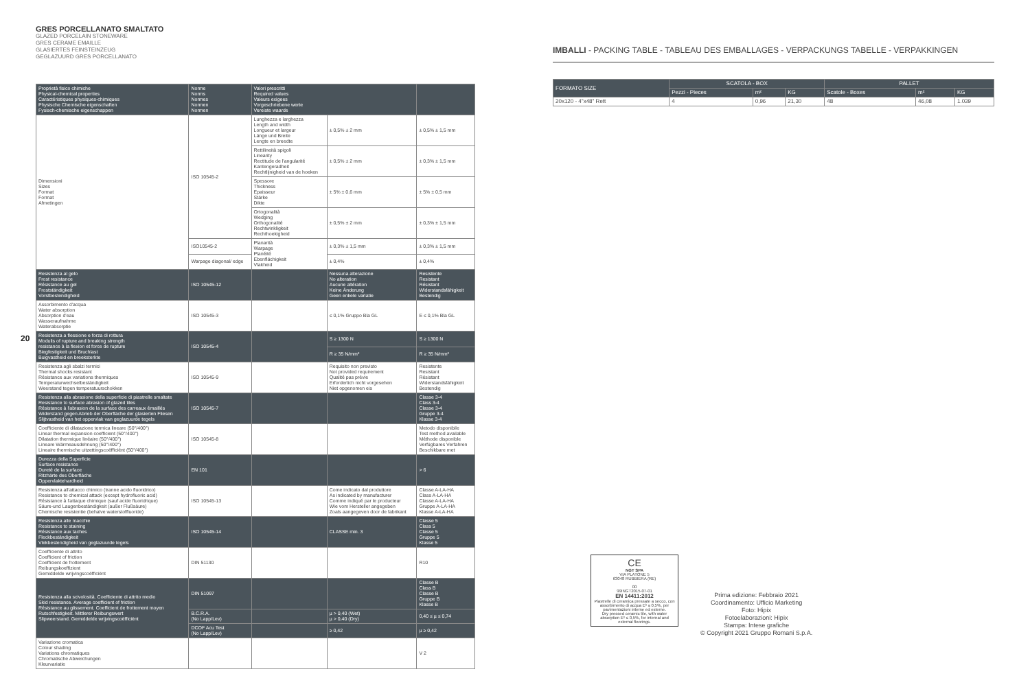GRES PORCELLANATO SMALTATO
GLAZED PORCELAIN STONEWARE
GRES CERAME EMAILLE
GLASIERTES FEINSTEINZEUG
GEGLAZUURD GRES PORCELLANATO
| Proprietà fisico chimiche Physical-chemical properties Caractéristiques physiques-chimiques Physische Chemische eigenschaften Fysisch-chemische eigenschappen | Norme Norms Normes Normen Normen | Valori prescritti Required values Valeurs exigees Vorgeschriebene werte Vereiste waarde | | |
| --- | --- | --- | --- | --- |
| Dimensioni Sizes Format Format Afmetingen | ISO 10545-2 | Lunghezza e larghezza Length and width Longueur et largeur Länge und Breite Lengte en breedte | ± 0,5% ± 2 mm | ± 0,5% ± 1,5 mm |
| | | Rettilineità spigoli Linearity Rectitude de l'angularité Kantengeradheit Rechtlijnigheid van de hoeken | ± 0,5% ± 2 mm | ± 0,3% ± 1,5 mm |
| | | Spessore Thickness Epaisseur Stärke Dikte | ± 5% ± 0,6 mm | ± 5% ± 0,5 mm |
| | | Ortogonalità Wedging Orthogonalité Rechtwinkligkeit Rechthoekigheid | ± 0,5% ± 2 mm | ± 0,3% ± 1,5 mm |
| | ISO10545-2 | Planarità Warpage Planéité Ebenflächigkeit Vlakheid | ± 0,3% ± 1,5 mm | ± 0,3% ± 1,5 mm |
| | Warpage diagonal/ edge | | ± 0,4% | ± 0,4% |
| Resistenza al gelo Frost resistance Résistance au gel Frostständigkeit Vorstbestendigheid | ISO 10545-12 | | Nessuna alterazione No alteration Aucune altération Keine Änderung Geen enkele variatie | Resistente Resistant Résistant Widerstandsfähigkeit Bestendig |
| Assorbimento d'acqua Water absorption Absorption d'eau Wasseraufnahme Waterabsorptie | ISO 10545-3 | | ≤ 0,1% Gruppo Bla GL | E ≤ 0,1% Bla GL |
| Resistenza a flessione e forza di rottura Modulis of rupture and breaking strength resistance à la flexion et force de rupture Biegfestigkeit und Bruchlast Buigvastheid en breeksterkte | ISO 10545-4 | | S ≥ 1300 N | S ≥ 1300 N |
| | | | R ≥ 35 N/mm² | R ≥ 35 N/mm² |
| Resistenza agli sbalzi termici Thermal shocks resistant Résistance aux variations thermiques Temperaturwechselbeständigkeit Weerstand tegen temperatuurschokken | ISO 10545-9 | | Requisito non previsto Not provided requirement Qualité pas prévie Erforderlich nicht vorgesehen Niet opgenomen eis | Resistente Resistant Résistant Widerstandsfähigkeit Bestendig |
| Resistenza alla abrasione della superficie di piastrelle smaltate Resistance to surface abrasion of glazed tiles Résistance à l'abrasion de la surface des carreaux émaillés Widerstand gegen Abrieb der Oberfläche der glasierten Fliesen Slijtvastheid van het oppervlak van geglazuurde tegels | ISO 10545-7 | | | Classe 3-4 Class 3-4 Classe 3-4 Gruppe 3-4 Klasse 3-4 |
| Coefficiente di dilatazione termica lineare (50°/400°) Linear thermal expansion coefficient (50°/400°) Dilatation thermique linéaire (50°/400°) Lineare Wärmeausdehnung (50°/400°) Lineaire thermische uitzettingscoëfficiënt (50°/400°) | ISO 10545-8 | | | Metodo disponibile Test method available Méthode disponible Verfügbares Verfahren Beschikbare met |
| Durezza della Superficie Surface resistance Dureté de la surface Ritzhärte des Oberfläche Oppervlaktehardheid | EN 101 | | | > 6 |
| Resistenza all'attacco chimico (tranne acido fluoridrico) Resistance to chemical attack (except hydrofluoric acid) Résistance à l'attaque chimique (sauf acide fluoridrique) Säure-und Laugenbeständigkeit (außer Flußsäure) Chemische resistentie (behalve waterstoffluoride) | ISO 10545-13 | | Come indicato dal produttore As indicated by manufacturer Comme indiqué par le producteur Wie vom Hersteller angegeben Zoals aangegeven door de fabrikant | Classe A-LA-HA Class A-LA-HA Classe A-LA-HA Gruppe A-LA-HA Klasse A-LA-HA |
| Resistenza alle macchie Resistance to staining Résistance aux taches Fleckbeständigkeit Vlekbestendigheid van geglazuurde tegels | ISO 10545-14 | | CLASSE min. 3 | Classe 5 Class 5 Classe 5 Gruppe 5 Klasse 5 |
| Coefficiente di attrito Coefficient of friction Coefficient de frottement Reibungskoeffizient Gemiddelde wrijvingscoëfficiënt | DIN 51130 | | | R10 |
| Resistenza alla scivolosità. Coefficiente di attrito medio Skid resistance. Average coefficient of friction Résistance au glissement. Coefficient de frottement moyen Rutschfestigkeit. Mittlerer Reibungswert Slipweerstand. Gemiddelde wrijvingscoëfficiënt | DIN 51097 | | | Classe B Class B Classe B Gruppe B Klasse B |
| | B.C.R.A. (No Lapp/Lev) | | µ > 0,40 (Wet) µ > 0,40 (Dry) | 0,40 ≤ µ ≤ 0,74 |
| | DCOF Acu Test (No Lapp/Lev) | | ≥ 0,42 | µ ≥ 0,42 |
| Variazione cromatica Colour shading Variations chromatiques Chromatische Abweichungen Kleurvariatie | | | | V 2 |
20
IMBALLI - PACKING TABLE - TABLEAU DES EMBALLAGES - VERPACKUNGS TABELLE - VERPAKKINGEN
| FORMATO SIZE | SCATOLA - BOX | | | PALLET | | |
| --- | --- | --- | --- | --- | --- | --- |
| | Pezzi - Pieces | m² | KG | Scatole - Boxes | m² | KG |
| 20x120 - 4"x48" Rett | 4 | 0,96 | 21,30 | 48 | 46,08 | 1.039 |
CE
NGT SPA
VIA PLATONE 5
63048 RUBBIERA (RE)
00
99INGT2015-07-01
EN 14411:2012
Piastrelle di ceramica pressate a secco, con assorbimento di acqua Eᵇ ≤ 0,5%, per pavimentazioni interne ed esterne.
Dry pressed ceramic tile, with water absorption Eᵇ ≤ 0,5%, for internal and external floorings.
Prima edizione: Febbraio 2021
Coordinamento: Ufficio Marketing
Foto: Hipix
Fotoelaborazioni: Hipix
Stampa: Intese grafiche
© Copyright 2021 Gruppo Romani S.p.A.